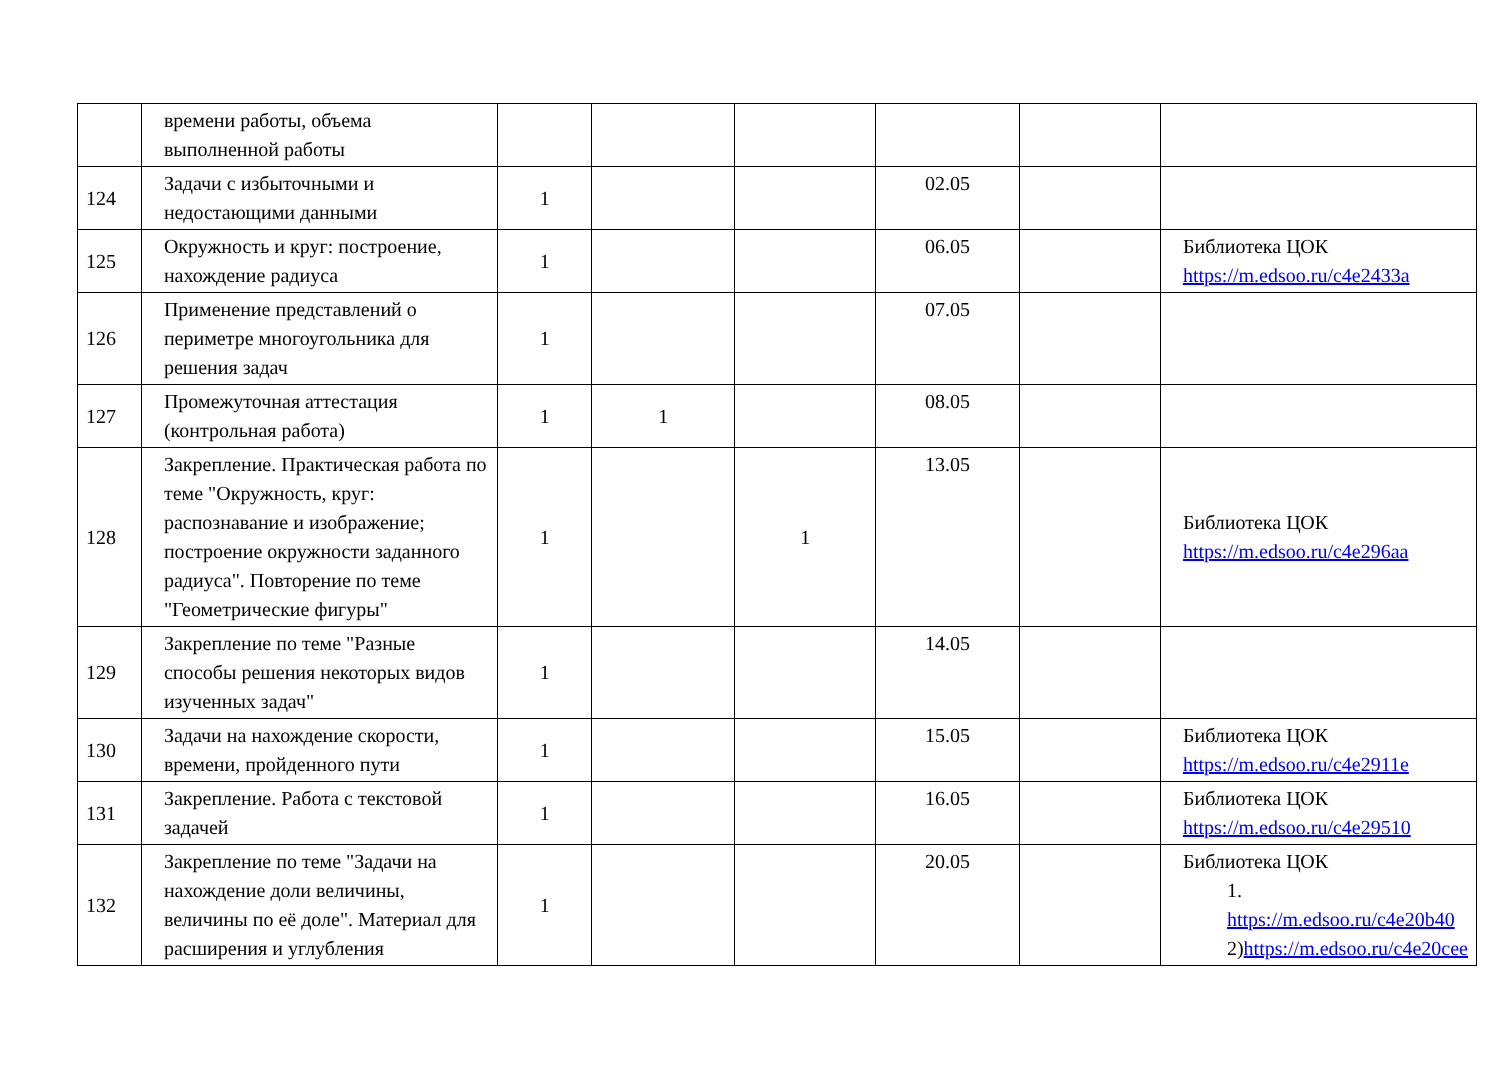| | времени работы, объема выполненной работы | | | | | | |
| 124 | Задачи с избыточными и недостающими данными | 1 | | | 02.05 | | |
| 125 | Окружность и круг: построение, нахождение радиуса | 1 | | | 06.05 | | Библиотека ЦОК https://m.edsoo.ru/c4e2433a |
| 126 | Применение представлений о периметре многоугольника для решения задач | 1 | | | 07.05 | | |
| 127 | Промежуточная аттестация (контрольная работа) | 1 | 1 | | 08.05 | | |
| 128 | Закрепление. Практическая работа по теме "Окружность, круг: распознавание и изображение; построение окружности заданного радиуса". Повторение по теме "Геометрические фигуры" | 1 | | 1 | 13.05 | | Библиотека ЦОК https://m.edsoo.ru/c4e296aa |
| 129 | Закрепление по теме "Разные способы решения некоторых видов изученных задач" | 1 | | | 14.05 | | |
| 130 | Задачи на нахождение скорости, времени, пройденного пути | 1 | | | 15.05 | | Библиотека ЦОК https://m.edsoo.ru/c4e2911e |
| 131 | Закрепление. Работа с текстовой задачей | 1 | | | 16.05 | | Библиотека ЦОК https://m.edsoo.ru/c4e29510 |
| 132 | Закрепление по теме "Задачи на нахождение доли величины, величины по её доле". Материал для расширения и углубления | 1 | | | 20.05 | | Библиотека ЦОК 1. https://m.edsoo.ru/c4e20b40 2) https://m.edsoo.ru/c4e20cee |